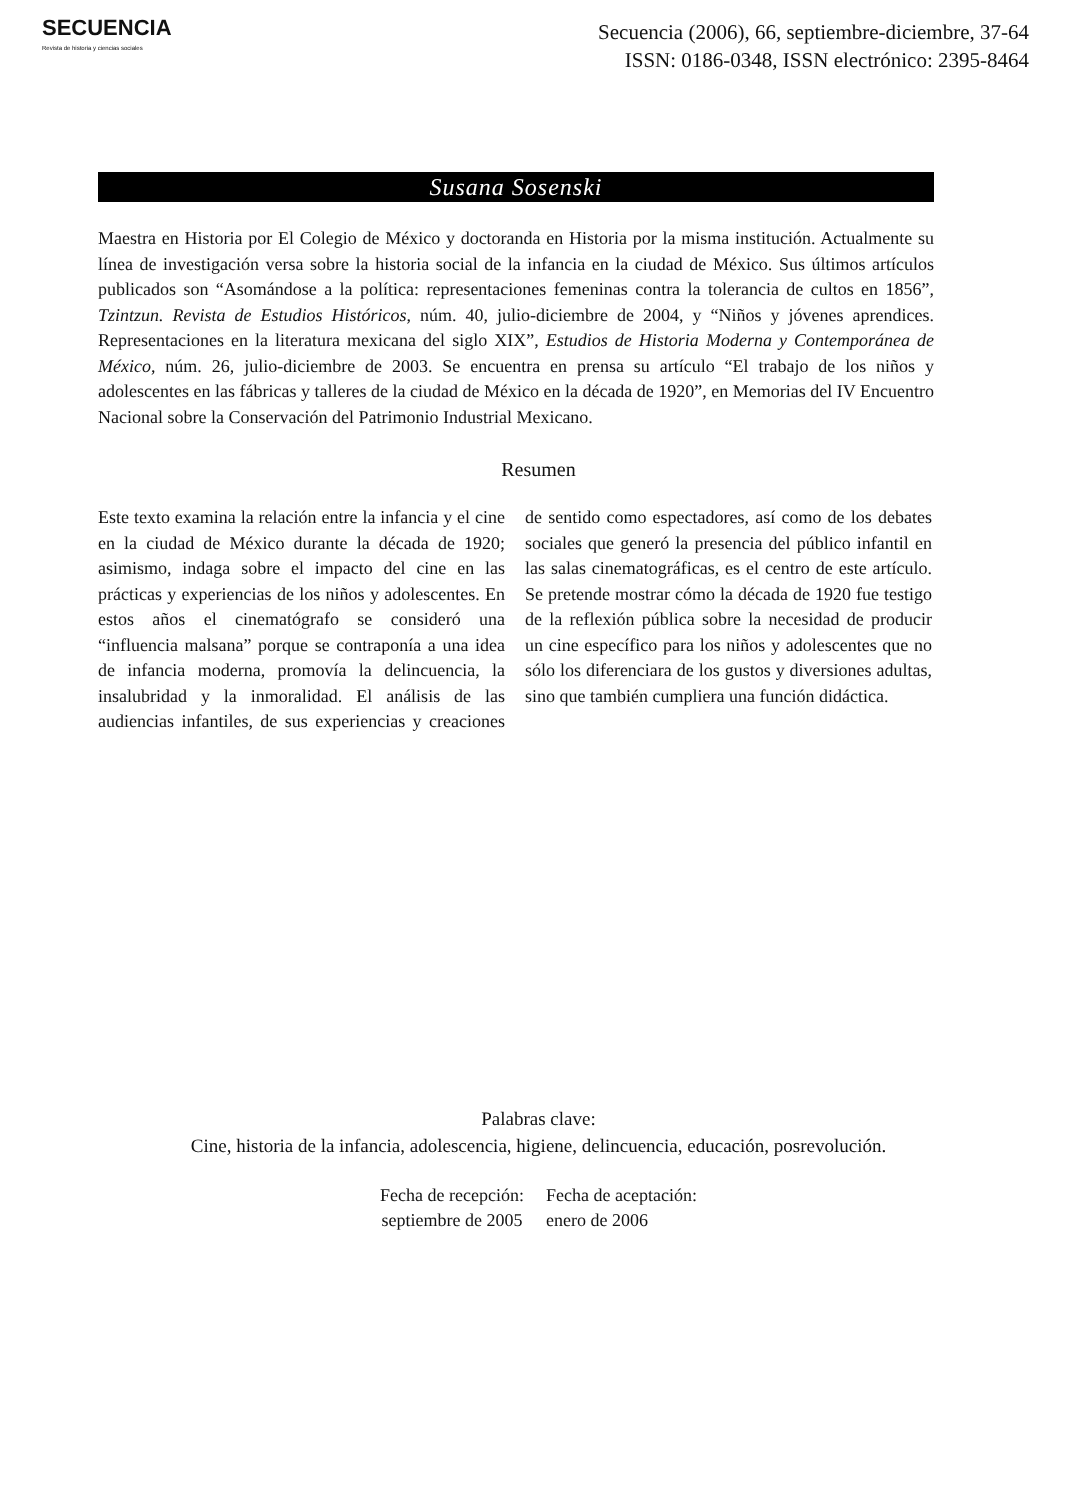SECUENCIA
Revista de historia y ciencias sociales
Secuencia (2006), 66, septiembre-diciembre, 37-64
ISSN: 0186-0348, ISSN electrónico: 2395-8464
Susana Sosenski
Maestra en Historia por El Colegio de México y doctoranda en Historia por la misma institución. Actualmente su línea de investigación versa sobre la historia social de la infancia en la ciudad de México. Sus últimos artículos publicados son “Asomándose a la política: representaciones femeninas contra la tolerancia de cultos en 1856”, Tzintzun. Revista de Estudios Históricos, núm. 40, julio-diciembre de 2004, y “Niños y jóvenes aprendices. Representaciones en la literatura mexicana del siglo XIX”, Estudios de Historia Moderna y Contemporánea de México, núm. 26, julio-diciembre de 2003. Se encuentra en prensa su artículo “El trabajo de los niños y adolescentes en las fábricas y talleres de la ciudad de México en la década de 1920”, en Memorias del IV Encuentro Nacional sobre la Conservación del Patrimonio Industrial Mexicano.
Resumen
Este texto examina la relación entre la infancia y el cine en la ciudad de México durante la década de 1920; asimismo, indaga sobre el impacto del cine en las prácticas y experiencias de los niños y adolescentes. En estos años el cinematógrafo se consideró una “influencia malsana” porque se contraponía a una idea de infancia moderna, promovía la delincuencia, la insalubridad y la inmoralidad. El análisis de las audiencias infantiles, de sus experiencias y creaciones de sentido como espectadores, así como de los debates sociales que generó la presencia del público infantil en las salas cinematográficas, es el centro de este artículo. Se pretende mostrar cómo la década de 1920 fue testigo de la reflexión pública sobre la necesidad de producir un cine específico para los niños y adolescentes que no sólo los diferenciara de los gustos y diversiones adultas, sino que también cumpliera una función didáctica.
Palabras clave:
Cine, historia de la infancia, adolescencia, higiene, delincuencia, educación, posrevolución.
Fecha de recepción:
septiembre de 2005
Fecha de aceptación:
enero de 2006